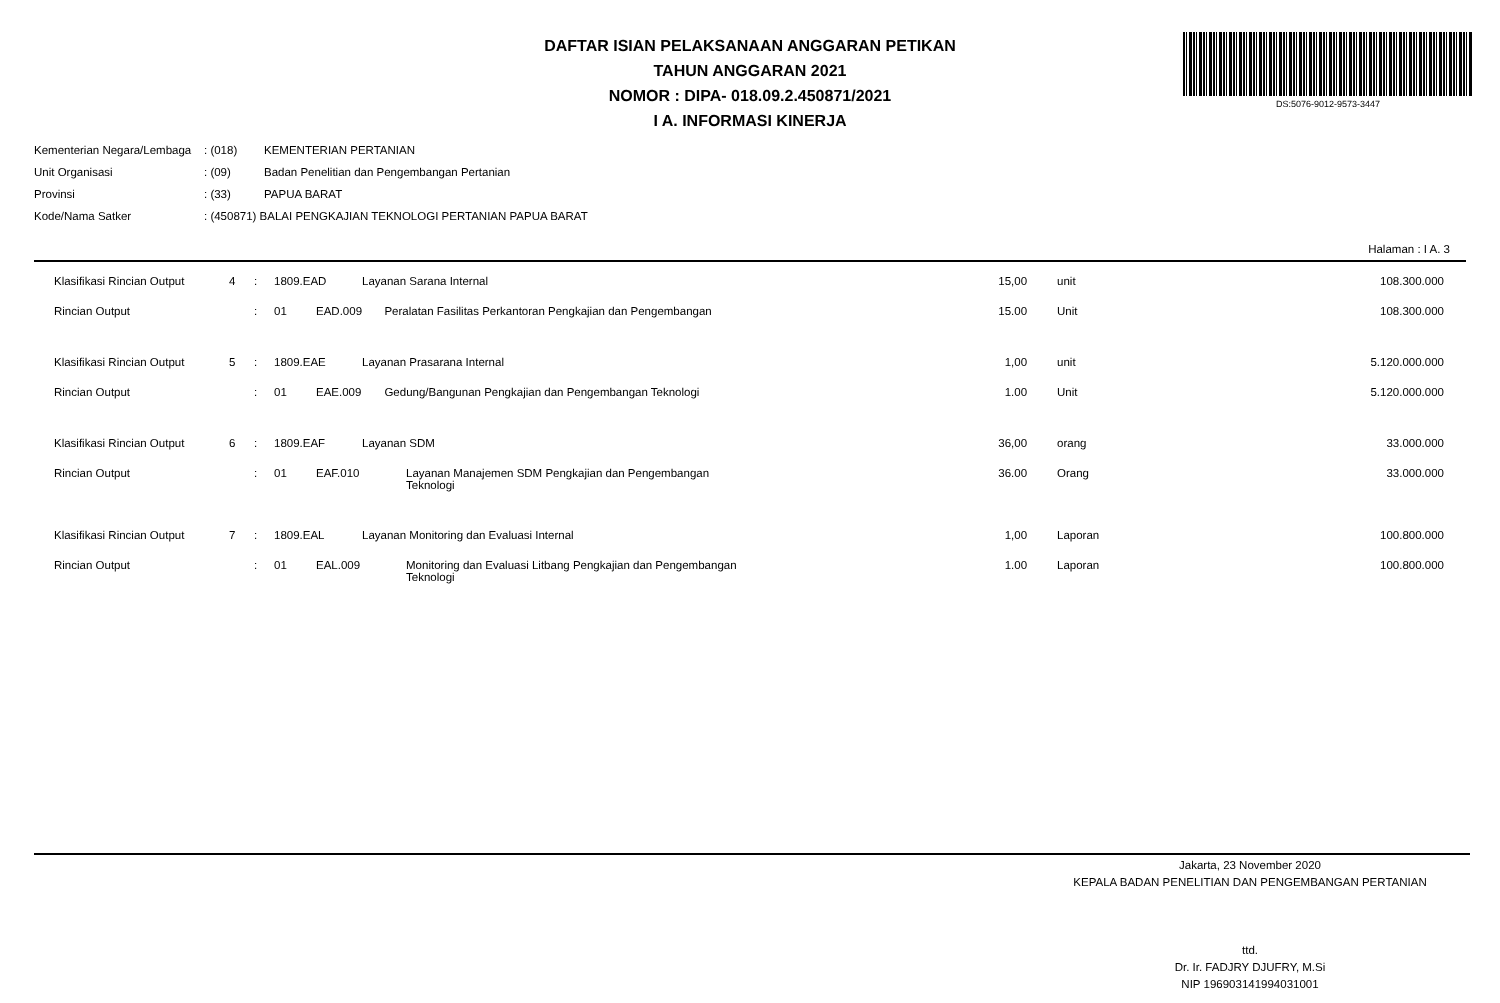DAFTAR ISIAN PELAKSANAAN ANGGARAN PETIKAN
TAHUN ANGGARAN 2021
NOMOR : DIPA- 018.09.2.450871/2021
I A. INFORMASI KINERJA
DS:5076-9012-9573-3447
| Kementerian Negara/Lembaga | : (018) | KEMENTERIAN PERTANIAN |
| Unit Organisasi | : (09) | Badan Penelitian dan Pengembangan Pertanian |
| Provinsi | : (33) | PAPUA BARAT |
| Kode/Nama Satker | : (450871) BALAI PENGKAJIAN TEKNOLOGI PERTANIAN PAPUA BARAT | |
Halaman : I A. 3
| Klasifikasi Rincian Output | 4 | : | 1809.EAD | | Layanan Sarana Internal | 15,00 | | unit | 108.300.000 |
| Rincian Output | | : | 01 | EAD.009 | Peralatan Fasilitas Perkantoran Pengkajian dan Pengembangan | 15.00 | | Unit | 108.300.000 |
| Klasifikasi Rincian Output | 5 | : | 1809.EAE | | Layanan Prasarana Internal | 1,00 | | unit | 5.120.000.000 |
| Rincian Output | | : | 01 | EAE.009 | Gedung/Bangunan Pengkajian dan Pengembangan Teknologi | 1.00 | | Unit | 5.120.000.000 |
| Klasifikasi Rincian Output | 6 | : | 1809.EAF | | Layanan SDM | 36,00 | | orang | 33.000.000 |
| Rincian Output | | : | 01 | EAF.010 | Layanan Manajemen SDM Pengkajian dan Pengembangan Teknologi | 36.00 | | Orang | 33.000.000 |
| Klasifikasi Rincian Output | 7 | : | 1809.EAL | | Layanan Monitoring dan Evaluasi Internal | 1,00 | | Laporan | 100.800.000 |
| Rincian Output | | : | 01 | EAL.009 | Monitoring dan Evaluasi Litbang Pengkajian dan Pengembangan Teknologi | 1.00 | | Laporan | 100.800.000 |
Jakarta, 23 November 2020
KEPALA BADAN PENELITIAN DAN PENGEMBANGAN PERTANIAN
ttd.
Dr. Ir. FADJRY DJUFRY, M.Si
NIP 196903141994031001